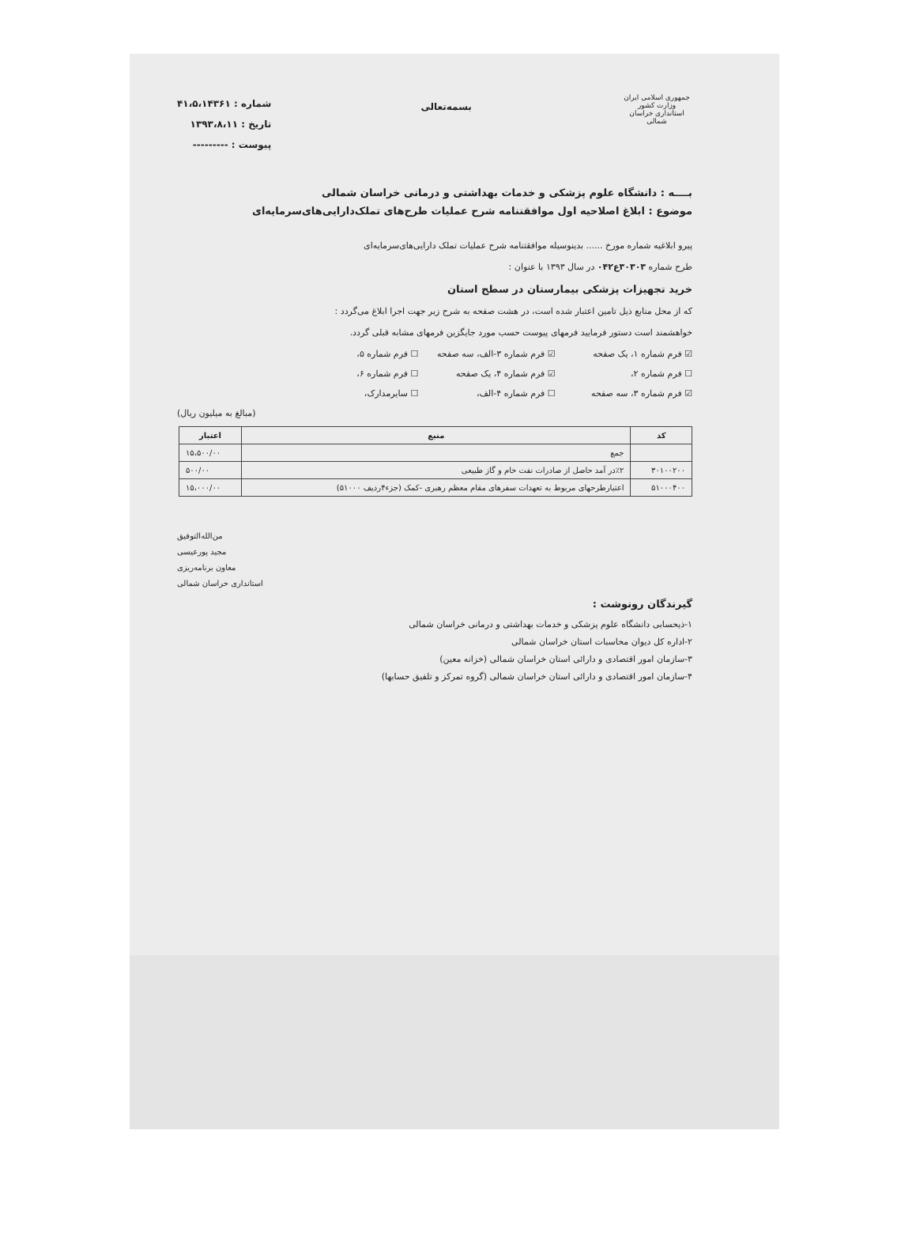جمهوری اسلامی ایران
وزارت کشور
استانداری خراسان شمالی
بسمه‌تعالی
شماره : ۴۱،۵،۱۴۳۶۱
تاریخ : ۱۳۹۳،۸،۱۱
پیوست : ---------
بــــه : دانشگاه علوم پزشکی و خدمات بهداشتی و درمانی خراسان شمالی
موضوع : ابلاغ اصلاحیه اول موافقتنامه شرح عملیات طرح‌های تملک‌دارایی‌های‌سرمایه‌ای
پیرو ابلاغیه شماره مورخ ...... بدینوسیله موافقتنامه شرح عملیات تملک دارایی‌های‌سرمایه‌ای
طرح شماره ۳۰۳۰۳ع۰۴۲ در سال ۱۳۹۳ با عنوان :
خرید تجهیزات پزشکی بیمارستان در سطح استان
که از محل منابع ذیل تامین اعتبار شده است، در هشت صفحه به شرح زیر جهت اجرا ابلاغ می‌گردد :
خواهشمند است دستور فرمایید فرمهای پیوست حسب مورد جایگزین فرمهای مشابه قبلی گردد.
☑ فرم شماره ۱، یک صفحه ☑ فرم شماره ۳-الف، سه صفحه ☐ فرم شماره ۵، ☐ فرم شماره ۲، ☑ فرم شماره ۴، یک صفحه ☐ فرم شماره ۶، ☑ فرم شماره ۳، سه صفحه ☐ فرم شماره ۴-الف، ☐ سایرمدارک،
(مبالغ به میلیون ریال)
| کد | منبع | اعتبار |
| --- | --- | --- |
| | جمع | ۱۵،۵۰۰/۰۰ |
| ۳۰۱۰۰۲۰۰ | ٪۲در آمد حاصل از صادرات نفت خام و گاز طبیعی | ۵۰۰/۰۰ |
| ۵۱۰۰۰۴۰۰ | اعتبارطرحهای مربوط به تعهدات سفرهای مقام معظم رهبری -کمک (جزء۴ردیف ۵۱۰۰۰) | ۱۵،۰۰۰/۰۰ |
من‌الله‌التوفیق
مجید پورعیسی
معاون برنامه‌ریزی
استانداری خراسان شمالی
گیرندگان رونوشت :
۱-ذیحسابی دانشگاه علوم پزشکی و خدمات بهداشتی و درمانی خراسان شمالی
۲-اداره کل دیوان محاسبات استان خراسان شمالی
۳-سازمان امور اقتصادی و دارائی استان خراسان شمالی (خزانه معین)
۴-سازمان امور اقتصادی و دارائی استان خراسان شمالی (گروه تمرکز و تلفیق حسابها)